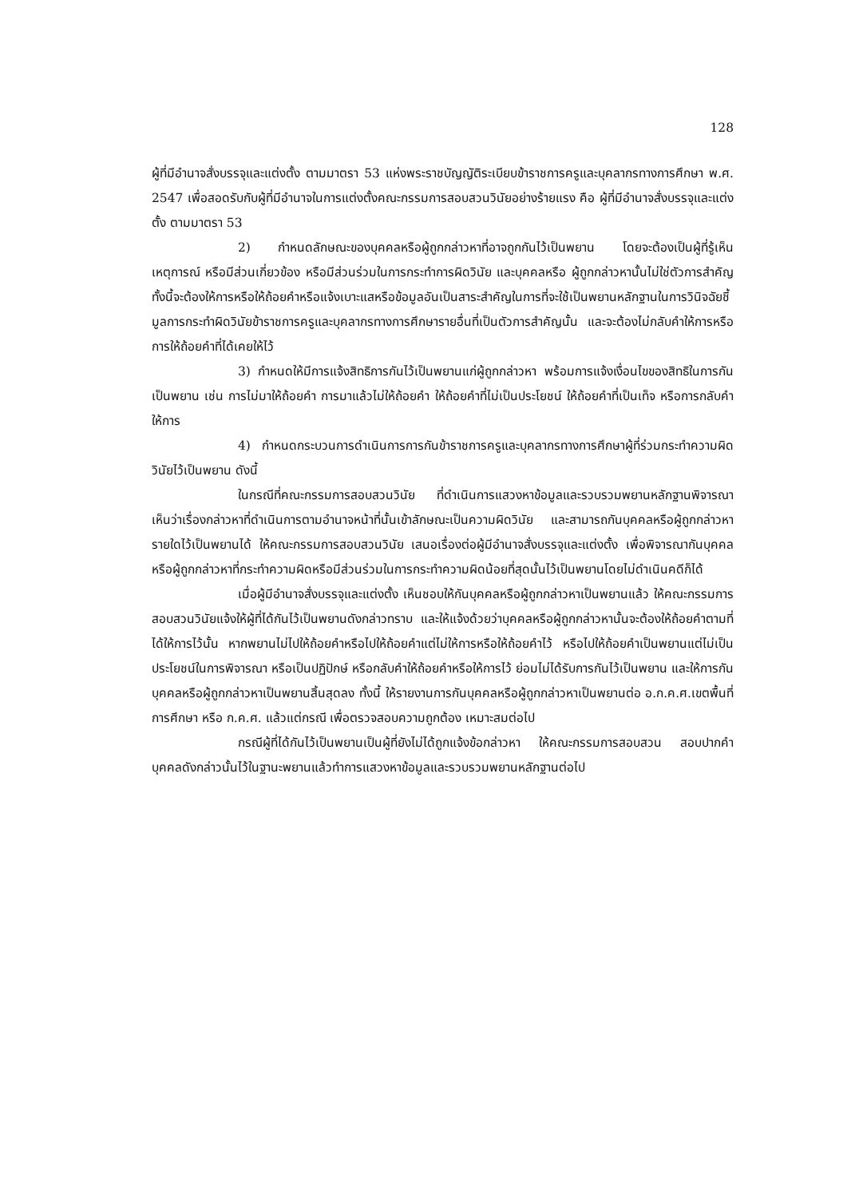128
ผู้ที่มีอำนาจสั่งบรรจุและแต่งตั้ง ตามมาตรา 53 แห่งพระราชบัญญัติระเบียบข้าราชการครูและบุคลากรทางการศึกษา พ.ศ. 2547 เพื่อสอดรับกับผู้ที่มีอำนาจในการแต่งตั้งคณะกรรมการสอบสวนวินัยอย่างร้ายแรง คือ ผู้ที่มีอำนาจสั่งบรรจุและแต่งตั้ง ตามมาตรา 53
2) กำหนดลักษณะของบุคคลหรือผู้ถูกกล่าวหาที่อาจถูกกันไว้เป็นพยาน โดยจะต้องเป็นผู้ที่รู้เห็นเหตุการณ์ หรือมีส่วนเกี่ยวข้อง หรือมีส่วนร่วมในการกระทำการผิดวินัย และบุคคลหรือ ผู้ถูกกล่าวหานั้นไม่ใช่ตัวการสำคัญ ทั้งนี้จะต้องให้การหรือให้ถ้อยคำหรือแจ้งเบาะแสหรือข้อมูลอันเป็นสาระสำคัญในการที่จะใช้เป็นพยานหลักฐานในการวินิจฉัยชี้มูลการกระทำผิดวินัยข้าราชการครูและบุคลากรทางการศึกษารายอื่นที่เป็นตัวการสำคัญนั้น และจะต้องไม่กลับคำให้การหรือการให้ถ้อยคำที่ได้เคยให้ไว้
3) กำหนดให้มีการแจ้งสิทธิการกันไว้เป็นพยานแก่ผู้ถูกกล่าวหา พร้อมการแจ้งเงื่อนไขของสิทธิในการกันเป็นพยาน เช่น การไม่มาให้ถ้อยคำ การมาแล้วไม่ให้ถ้อยคำ ให้ถ้อยคำที่ไม่เป็นประโยชน์ ให้ถ้อยคำที่เป็นเท็จ หรือการกลับคำให้การ
4) กำหนดกระบวนการดำเนินการการกันข้าราชการครูและบุคลากรทางการศึกษาผู้ที่ร่วมกระทำความผิดวินัยไว้เป็นพยาน ดังนี้
ในกรณีที่คณะกรรมการสอบสวนวินัย ที่ดำเนินการแสวงหาข้อมูลและรวบรวมพยานหลักฐานพิจารณาเห็นว่าเรื่องกล่าวหาที่ดำเนินการตามอำนาจหน้าที่นั้นเข้าลักษณะเป็นความผิดวินัย และสามารถกันบุคคลหรือผู้ถูกกล่าวหารายใดไว้เป็นพยานได้ ให้คณะกรรมการสอบสวนวินัย เสนอเรื่องต่อผู้มีอำนาจสั่งบรรจุและแต่งตั้ง เพื่อพิจารณากันบุคคลหรือผู้ถูกกล่าวหาที่กระทำความผิดหรือมีส่วนร่วมในการกระทำความผิดน้อยที่สุดนั้นไว้เป็นพยานโดยไม่ดำเนินคดีก็ได้
เมื่อผู้มีอำนาจสั่งบรรจุและแต่งตั้ง เห็นชอบให้กันบุคคลหรือผู้ถูกกล่าวหาเป็นพยานแล้ว ให้คณะกรรมการสอบสวนวินัยแจ้งให้ผู้ที่ได้กันไว้เป็นพยานดังกล่าวทราบ และให้แจ้งด้วยว่าบุคคลหรือผู้ถูกกล่าวหานั้นจะต้องให้ถ้อยคำตามที่ได้ให้การไว้นั้น หากพยานไม่ไปให้ถ้อยคำหรือไปให้ถ้อยคำแต่ไม่ให้การหรือให้ถ้อยคำไว้ หรือไปให้ถ้อยคำเป็นพยานแต่ไม่เป็นประโยชน์ในการพิจารณา หรือเป็นปฏิปักษ์ หรือกลับคำให้ถ้อยคำหรือให้การไว้ ย่อมไม่ได้รับการกันไว้เป็นพยาน และให้การกันบุคคลหรือผู้ถูกกล่าวหาเป็นพยานสิ้นสุดลง ทั้งนี้ ให้รายงานการกันบุคคลหรือผู้ถูกกล่าวหาเป็นพยานต่อ อ.ก.ค.ศ.เขตพื้นที่การศึกษา หรือ ก.ค.ศ. แล้วแต่กรณี เพื่อตรวจสอบความถูกต้อง เหมาะสมต่อไป
กรณีผู้ที่ได้กันไว้เป็นพยานเป็นผู้ที่ยังไม่ได้ถูกแจ้งข้อกล่าวหา ให้คณะกรรมการสอบสวน สอบปากคำบุคคลดังกล่าวนั้นไว้ในฐานะพยานแล้วทำการแสวงหาข้อมูลและรวบรวมพยานหลักฐานต่อไป